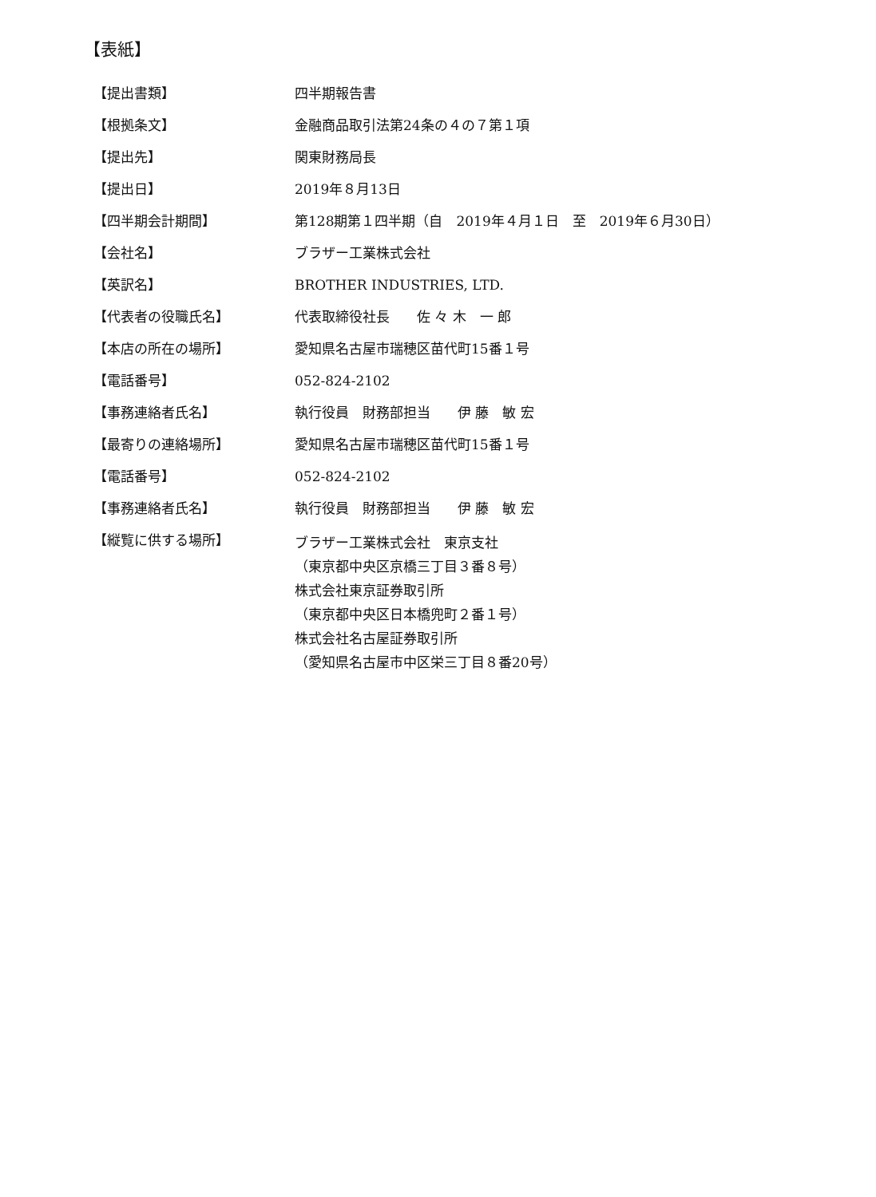【表紙】
| 【提出書類】 | 四半期報告書 |
| 【根拠条文】 | 金融商品取引法第24条の４の７第１項 |
| 【提出先】 | 関東財務局長 |
| 【提出日】 | 2019年８月13日 |
| 【四半期会計期間】 | 第128期第１四半期（自 2019年４月１日 至 2019年６月30日） |
| 【会社名】 | ブラザー工業株式会社 |
| 【英訳名】 | BROTHER INDUSTRIES, LTD. |
| 【代表者の役職氏名】 | 代表取締役社長 佐 々 木 一 郎 |
| 【本店の所在の場所】 | 愛知県名古屋市瑞穂区苗代町15番１号 |
| 【電話番号】 | 052-824-2102 |
| 【事務連絡者氏名】 | 執行役員 財務部担当 伊 藤 敏 宏 |
| 【最寄りの連絡場所】 | 愛知県名古屋市瑞穂区苗代町15番１号 |
| 【電話番号】 | 052-824-2102 |
| 【事務連絡者氏名】 | 執行役員 財務部担当 伊 藤 敏 宏 |
| 【縦覧に供する場所】 | ブラザー工業株式会社 東京支社 （東京都中央区京橋三丁目３番８号） 株式会社東京証券取引所 （東京都中央区日本橋兜町２番１号） 株式会社名古屋証券取引所 （愛知県名古屋市中区栄三丁目８番20号） |